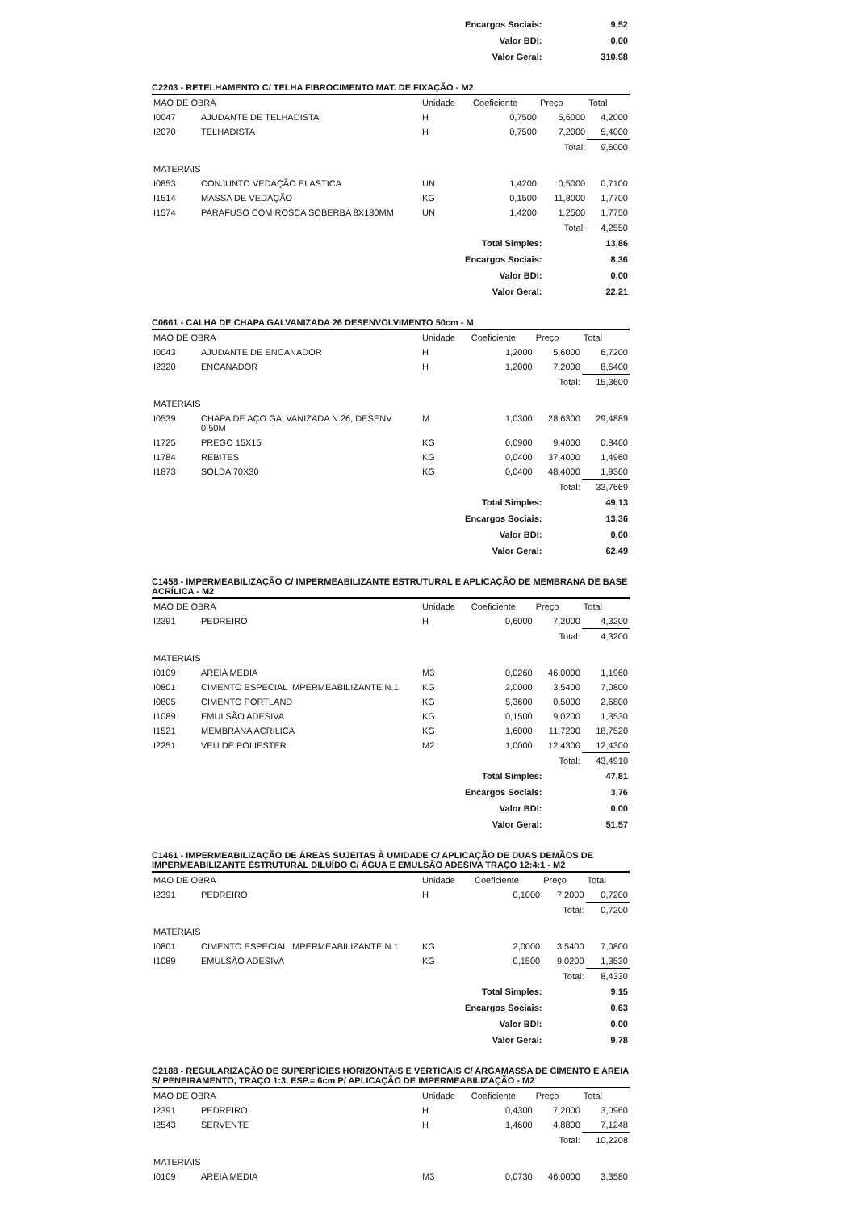| Encargos Sociais: | 9,52 |
| Valor BDI: | 0,00 |
| Valor Geral: | 310,98 |
C2203 - RETELHAMENTO C/ TELHA FIBROCIMENTO MAT. DE FIXAÇÃO - M2
| MAO DE OBRA | | Unidade | Coeficiente | Preço | Total |
| I0047 | AJUDANTE DE TELHADISTA | H | 0,7500 | 5,6000 | 4,2000 |
| I2070 | TELHADISTA | H | 0,7500 | 7,2000 | 5,4000 |
| | | | | Total: | 9,6000 |
| MATERIAIS | | | | | |
| I0853 | CONJUNTO VEDAÇÃO ELASTICA | UN | 1,4200 | 0,5000 | 0,7100 |
| I1514 | MASSA DE VEDAÇÃO | KG | 0,1500 | 11,8000 | 1,7700 |
| I1574 | PARAFUSO COM ROSCA SOBERBA 8X180MM | UN | 1,4200 | 1,2500 | 1,7750 |
| | | | | Total: | 4,2550 |
| Total Simples: | 13,86 |
| Encargos Sociais: | 8,36 |
| Valor BDI: | 0,00 |
| Valor Geral: | 22,21 |
C0661 - CALHA DE CHAPA GALVANIZADA 26 DESENVOLVIMENTO 50cm - M
| MAO DE OBRA | | Unidade | Coeficiente | Preço | Total |
| I0043 | AJUDANTE DE ENCANADOR | H | 1,2000 | 5,6000 | 6,7200 |
| I2320 | ENCANADOR | H | 1,2000 | 7,2000 | 8,6400 |
| | | | | Total: | 15,3600 |
| MATERIAIS | | | | | |
| I0539 | CHAPA DE AÇO GALVANIZADA N.26, DESENV 0.50M | M | 1,0300 | 28,6300 | 29,4889 |
| I1725 | PREGO 15X15 | KG | 0,0900 | 9,4000 | 0,8460 |
| I1784 | REBITES | KG | 0,0400 | 37,4000 | 1,4960 |
| I1873 | SOLDA 70X30 | KG | 0,0400 | 48,4000 | 1,9360 |
| | | | | Total: | 33,7669 |
| Total Simples: | 49,13 |
| Encargos Sociais: | 13,36 |
| Valor BDI: | 0,00 |
| Valor Geral: | 62,49 |
C1458 - IMPERMEABILIZAÇÃO C/ IMPERMEABILIZANTE ESTRUTURAL E APLICAÇÃO DE MEMBRANA DE BASE ACRÍLICA - M2
| MAO DE OBRA | | Unidade | Coeficiente | Preço | Total |
| I2391 | PEDREIRO | H | 0,6000 | 7,2000 | 4,3200 |
| | | | | Total: | 4,3200 |
| MATERIAIS | | | | | |
| I0109 | AREIA MEDIA | M3 | 0,0260 | 46,0000 | 1,1960 |
| I0801 | CIMENTO ESPECIAL IMPERMEABILIZANTE N.1 | KG | 2,0000 | 3,5400 | 7,0800 |
| I0805 | CIMENTO PORTLAND | KG | 5,3600 | 0,5000 | 2,6800 |
| I1089 | EMULSÃO ADESIVA | KG | 0,1500 | 9,0200 | 1,3530 |
| I1521 | MEMBRANA ACRILICA | KG | 1,6000 | 11,7200 | 18,7520 |
| I2251 | VEU DE POLIESTER | M2 | 1,0000 | 12,4300 | 12,4300 |
| | | | | Total: | 43,4910 |
| Total Simples: | 47,81 |
| Encargos Sociais: | 3,76 |
| Valor BDI: | 0,00 |
| Valor Geral: | 51,57 |
C1461 - IMPERMEABILIZAÇÃO DE ÁREAS SUJEITAS À UMIDADE C/ APLICAÇÃO DE DUAS DEMÃOS DE IMPERMEABILIZANTE ESTRUTURAL DILUÍDO C/ ÁGUA E EMULSÃO ADESIVA TRAÇO 12:4:1 - M2
| MAO DE OBRA | | Unidade | Coeficiente | Preço | Total |
| I2391 | PEDREIRO | H | 0,1000 | 7,2000 | 0,7200 |
| | | | | Total: | 0,7200 |
| MATERIAIS | | | | | |
| I0801 | CIMENTO ESPECIAL IMPERMEABILIZANTE N.1 | KG | 2,0000 | 3,5400 | 7,0800 |
| I1089 | EMULSÃO ADESIVA | KG | 0,1500 | 9,0200 | 1,3530 |
| | | | | Total: | 8,4330 |
| Total Simples: | 9,15 |
| Encargos Sociais: | 0,63 |
| Valor BDI: | 0,00 |
| Valor Geral: | 9,78 |
C2188 - REGULARIZAÇÃO DE SUPERFÍCIES HORIZONTAIS E VERTICAIS C/ ARGAMASSA DE CIMENTO E AREIA S/ PENEIRAMENTO, TRAÇO 1:3, ESP.= 6cm P/ APLICAÇÃO DE IMPERMEABILIZAÇÃO - M2
| MAO DE OBRA | | Unidade | Coeficiente | Preço | Total |
| I2391 | PEDREIRO | H | 0,4300 | 7,2000 | 3,0960 |
| I2543 | SERVENTE | H | 1,4600 | 4,8800 | 7,1248 |
| | | | | Total: | 10,2208 |
| MATERIAIS | | | | | |
| I0109 | AREIA MEDIA | M3 | 0,0730 | 46,0000 | 3,3580 |